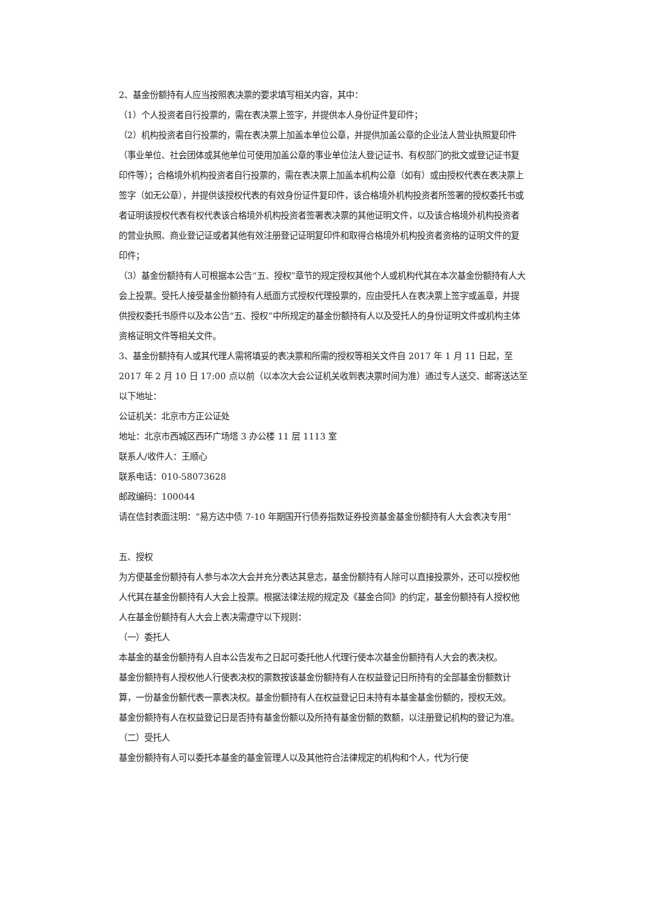2、基金份额持有人应当按照表决票的要求填写相关内容，其中：
（1）个人投资者自行投票的，需在表决票上签字，并提供本人身份证件复印件；
（2）机构投资者自行投票的，需在表决票上加盖本单位公章，并提供加盖公章的企业法人营业执照复印件（事业单位、社会团体或其他单位可使用加盖公章的事业单位法人登记证书、有权部门的批文或登记证书复印件等）；合格境外机构投资者自行投票的，需在表决票上加盖本机构公章（如有）或由授权代表在表决票上签字（如无公章），并提供该授权代表的有效身份证件复印件，该合格境外机构投资者所签署的授权委托书或者证明该授权代表有权代表该合格境外机构投资者签署表决票的其他证明文件，以及该合格境外机构投资者的营业执照、商业登记证或者其他有效注册登记证明复印件和取得合格境外机构投资者资格的证明文件的复印件；
（3）基金份额持有人可根据本公告“五、授权”章节的规定授权其他个人或机构代其在本次基金份额持有人大会上投票。受托人接受基金份额持有人纸面方式授权代理投票的，应由受托人在表决票上签字或盖章，并提供授权委托书原件以及本公告“五、授权”中所规定的基金份额持有人以及受托人的身份证明文件或机构主体资格证明文件等相关文件。
3、基金份额持有人或其代理人需将填妥的表决票和所需的授权等相关文件自 2017 年 1 月 11 日起，至 2017 年 2 月 10 日 17:00 点以前（以本次大会公证机关收到表决票时间为准）通过专人送交、邮寄送达至以下地址：
公证机关：北京市方正公证处
地址：北京市西城区西环广场塔 3 办公楼 11 层 1113 室
联系人/收件人：王顺心
联系电话：010-58073628
邮政编码：100044
请在信封表面注明：“易方达中债 7-10 年期国开行债券指数证券投资基金基金份额持有人大会表决专用”
五、授权
为方便基金份额持有人参与本次大会并充分表达其意志，基金份额持有人除可以直接投票外，还可以授权他人代其在基金份额持有人大会上投票。根据法律法规的规定及《基金合同》的约定，基金份额持有人授权他人在基金份额持有人大会上表决需遵守以下规则：
（一）委托人
本基金的基金份额持有人自本公告发布之日起可委托他人代理行使本次基金份额持有人大会的表决权。
基金份额持有人授权他人行使表决权的票数按该基金份额持有人在权益登记日所持有的全部基金份额数计算，一份基金份额代表一票表决权。基金份额持有人在权益登记日未持有本基金基金份额的，授权无效。
基金份额持有人在权益登记日是否持有基金份额以及所持有基金份额的数额，以注册登记机构的登记为准。
（二）受托人
基金份额持有人可以委托本基金的基金管理人以及其他符合法律规定的机构和个人，代为行使